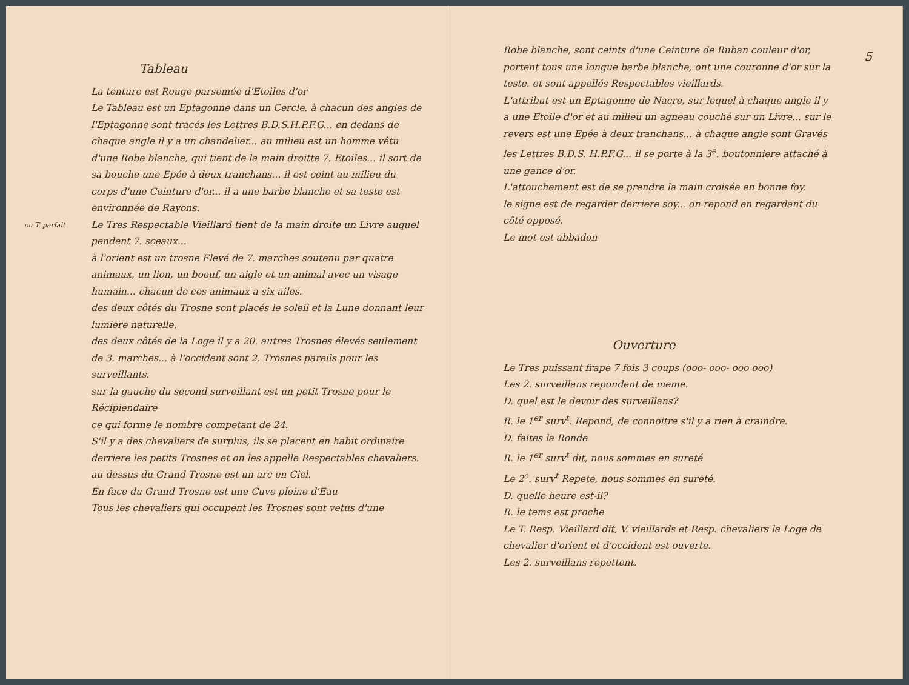Tableau
La tenture est Rouge parsemée d'Etoiles d'or
Le Tableau est un Eptagonne dans un Cercle. à chacun des angles de l'Eptagonne sont tracés les Lettres B.D.S.H.P.F.G... en dedans de chaque angle il y a un chandelier... au milieu est un homme vêtu d'une Robe blanche, qui tient de la main droitte 7. Etoiles... il sort de sa bouche une Epée à deux tranchans... il est ceint au milieu du corps d'une Ceinture d'or... il a une barbe blanche et sa teste est environnée de Rayons.
ou T. parfait Le Tres Respectable Vieillard tient de la main droite un Livre auquel pendent 7. sceaux...
à l'orient est un trosne Elevé de 7. marches soutenu par quatre animaux, un lion, un boeuf, un aigle et un animal avec un visage humain... chacun de ces animaux a six ailes.
des deux côtés du Trosne sont placés le soleil et la Lune donnant leur lumiere naturelle.
des deux côtés de la Loge il y a 20. autres Trosnes élevés seulement de 3. marches... à l'occident sont 2. Trosnes pareils pour les surveillants.
sur la gauche du second surveillant est un petit Trosne pour le Récipiendaire
ce qui forme le nombre competant de 24.
S'il y a des chevaliers de surplus, ils se placent en habit ordinaire derriere les petits Trosnes et on les appelle Respectables chevaliers.
au dessus du Grand Trosne est un arc en Ciel.
En face du Grand Trosne est une Cuve pleine d'Eau
Tous les chevaliers qui occupent les Trosnes sont vetus d'une
5
Robe blanche, sont ceints d'une Ceinture de Ruban couleur d'or, portent tous une longue barbe blanche, ont une couronne d'or sur la teste. et sont appellés Respectables vieillards.
L'attribut est un Eptagonne de Nacre, sur lequel à chaque angle il y a une Etoile d'or et au milieu un agneau couché sur un Livre... sur le revers est une Epée à deux tranchans... à chaque angle sont Gravés les Lettres B.D.S. H.P.F.G... il se porte à la 3<sup>e</sup>. boutonniere attaché à une gance d'or.
L'attouchement est de se prendre la main croisée en bonne foy.
le signe est de regarder derriere soy... on repond en regardant du côté opposé.
Le mot est abbadon
Ouverture
Le Tres puissant frape 7 fois 3 coups (ooo- ooo- ooo ooo)
Les 2. surveillans repondent de meme.
D. quel est le devoir des surveillans?
R. le 1<sup>er</sup> surv<sup>t</sup>. Repond, de connoitre s'il y a rien à craindre.
D. faites la Ronde
R. le 1<sup>er</sup> surv<sup>t</sup> dit, nous sommes en sureté
Le 2<sup>e</sup>. surv<sup>t</sup> Repete, nous sommes en sureté.
D. quelle heure est-il?
R. le tems est proche
Le T. Resp. Vieillard dit, V. vieillards et Resp. chevaliers la Loge de chevalier d'orient et d'occident est ouverte.
Les 2. surveillans repettent.